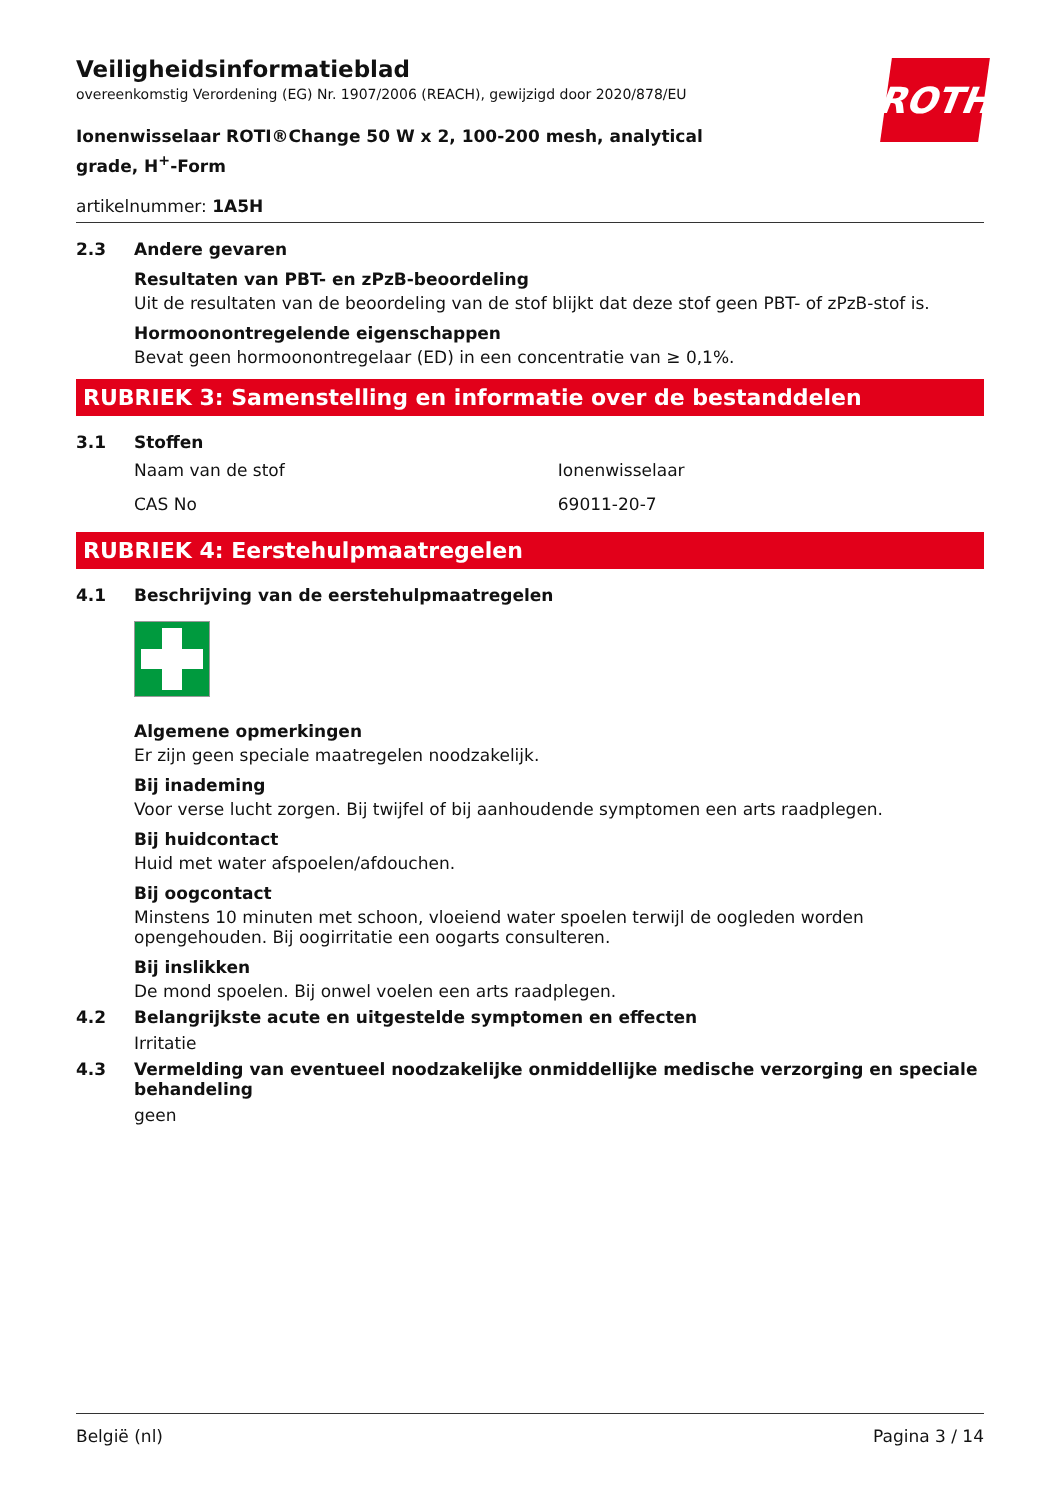ROTH
Veiligheidsinformatieblad
overeenkomstig Verordening (EG) Nr. 1907/2006 (REACH), gewijzigd door 2020/878/EU
Ionenwisselaar ROTI®Change 50 W x 2, 100-200 mesh, analytical grade, H<sup>+</sup>-Form
artikelnummer: 1A5H
2.3 Andere gevaren
Resultaten van PBT- en zPzB-beoordeling
Uit de resultaten van de beoordeling van de stof blijkt dat deze stof geen PBT- of zPzB-stof is.
Hormoonontregelende eigenschappen
Bevat geen hormoonontregelaar (ED) in een concentratie van ≥ 0,1%.
RUBRIEK 3: Samenstelling en informatie over de bestanddelen
3.1 Stoffen
| Naam van de stof | Ionenwisselaar |
| CAS No | 69011-20-7 |
RUBRIEK 4: Eerstehulpmaatregelen
4.1 Beschrijving van de eerstehulpmaatregelen
Algemene opmerkingen
Er zijn geen speciale maatregelen noodzakelijk.
Bij inademing
Voor verse lucht zorgen. Bij twijfel of bij aanhoudende symptomen een arts raadplegen.
Bij huidcontact
Huid met water afspoelen/afdouchen.
Bij oogcontact
Minstens 10 minuten met schoon, vloeiend water spoelen terwijl de oogleden worden opengehouden. Bij oogirritatie een oogarts consulteren.
Bij inslikken
De mond spoelen. Bij onwel voelen een arts raadplegen.
4.2 Belangrijkste acute en uitgestelde symptomen en effecten
Irritatie
4.3 Vermelding van eventueel noodzakelijke onmiddellijke medische verzorging en speciale behandeling
geen
België (nl) Pagina 3 / 14